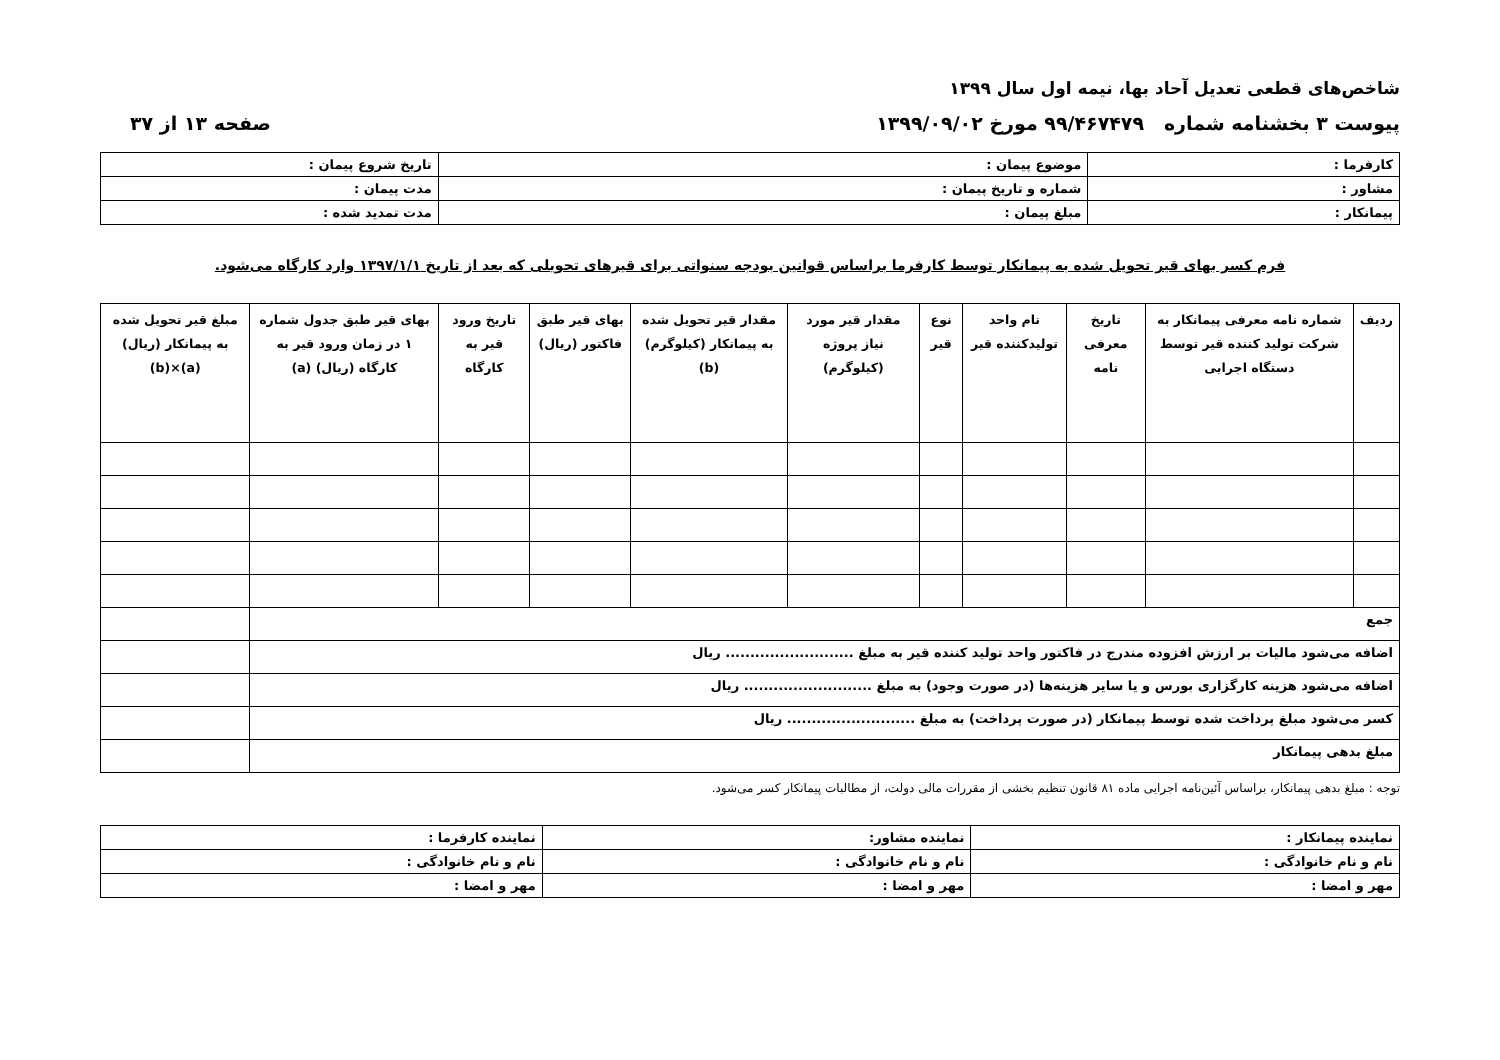شاخص‌های قطعی تعدیل آحاد بها، نیمه اول سال ۱۳۹۹
پیوست ۳ بخشنامه شماره ۹۹/۴۶۷۴۷۹ مورخ ۱۳۹۹/۰۹/۰۲ صفحه ۱۳ از ۳۷
| کارفرما : | موضوع پیمان : | تاریخ شروع پیمان : |
| مشاور : | شماره و تاریخ پیمان : | مدت پیمان : |
| پیمانکار : | مبلغ پیمان : | مدت تمدید شده : |
فرم کسر بهای قیر تحویل شده به پیمانکار توسط کارفرما براساس قوانین بودجه سنواتی برای قیرهای تحویلی که بعد از تاریخ ۱۳۹۷/۱/۱ وارد کارگاه می‌شود.
| ردیف | شماره نامه معرفی پیمانکار به شرکت تولید کننده قیر توسط دستگاه اجرایی | تاریخ معرفی نامه | نام واحد تولیدکننده قیر | نوع قیر | مقدار قیر مورد نیاز پروژه (کیلوگرم) | مقدار قیر تحویل شده به پیمانکار (کیلوگرم) (b) | بهای قیر طبق فاکتور (ریال) | تاریخ ورود قیر به کارگاه | بهای قیر طبق جدول شماره ۱ در زمان ورود قیر به کارگاه (ریال) (a) | مبلغ قیر تحویل شده به پیمانکار (ریال) (a)×(b) |
| --- | --- | --- | --- | --- | --- | --- | --- | --- | --- | --- |
| جمع | | | | | | | | | | |
| اضافه می‌شود مالیات بر ارزش افزوده مندرج در فاکتور واحد تولید کننده قیر به مبلغ .......................... ریال | | | | | | | | | | |
| اضافه می‌شود هزینه کارگزاری بورس و یا سایر هزینه‌ها (در صورت وجود) به مبلغ .......................... ریال | | | | | | | | | | |
| کسر می‌شود مبلغ پرداخت شده توسط پیمانکار (در صورت پرداخت) به مبلغ .......................... ریال | | | | | | | | | | |
| مبلغ بدهی پیمانکار | | | | | | | | | | |
توجه : مبلغ بدهی پیمانکار، براساس آئین‌نامه اجرایی ماده ۸۱ قانون تنظیم بخشی از مقررات مالی دولت، از مطالبات پیمانکار کسر می‌شود.
| نماینده پیمانکار : | نماینده مشاور: | نماینده کارفرما : |
| نام و نام خانوادگی : | نام و نام خانوادگی : | نام و نام خانوادگی : |
| مهر و امضا : | مهر و امضا : | مهر و امضا : |